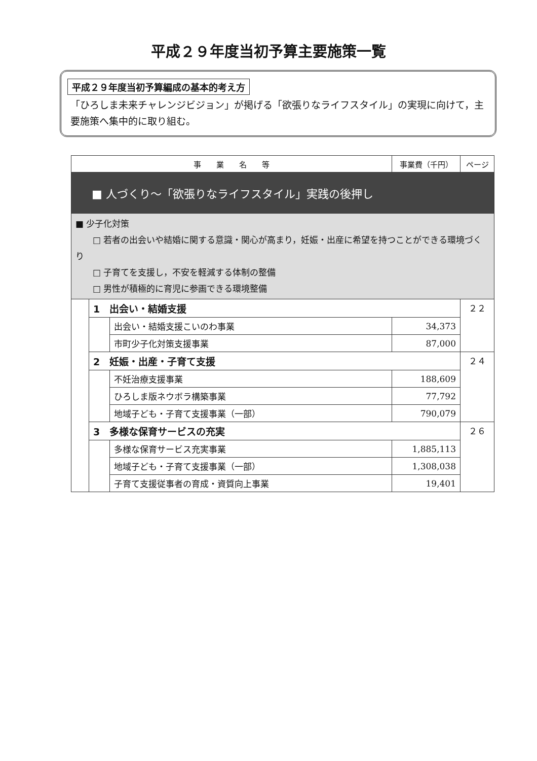平成２９年度当初予算主要施策一覧
平成２９年度当初予算編成の基本的考え方
「ひろしま未来チャレンジビジョン」が掲げる「欲張りなライフスタイル」の実現に向けて，主要施策へ集中的に取り組む。
| 事 業 名 等 | | | 事業費（千円） | ページ |
| --- | --- | --- | --- | --- |
| ■ 人づくり～「欲張りなライフスタイル」実践の後押し | | | | |
| ■ 少子化対策 □ 若者の出会いや結婚に関する意識・関心が高まり，妊娠・出産に希望を持つことができる環境づくり □ 子育てを支援し，不安を軽減する体制の整備 □ 男性が積極的に育児に参画できる環境整備 | | | | |
| | 1 出会い・結婚支援 | | | ２２ |
| | | 出会い・結婚支援こいのわ事業 | 34,373 | |
| | | 市町少子化対策支援事業 | 87,000 | |
| | 2 妊娠・出産・子育て支援 | | | ２４ |
| | | 不妊治療支援事業 | 188,609 | |
| | | ひろしま版ネウボラ構築事業 | 77,792 | |
| | | 地域子ども・子育て支援事業（一部） | 790,079 | |
| | 3 多様な保育サービスの充実 | | | ２６ |
| | | 多様な保育サービス充実事業 | 1,885,113 | |
| | | 地域子ども・子育て支援事業（一部） | 1,308,038 | |
| | | 子育て支援従事者の育成・資質向上事業 | 19,401 | |